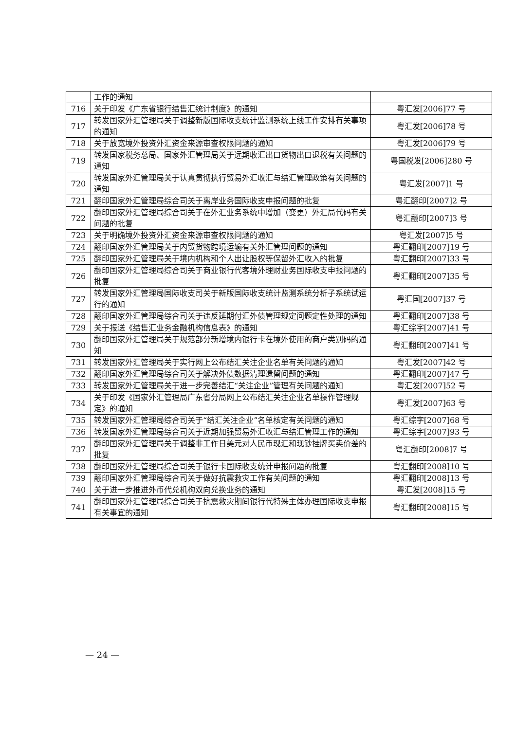| | 工作的通知 | |
| 716 | 关于印发《广东省银行结售汇统计制度》的通知 | 粤汇发[2006]77 号 |
| 717 | 转发国家外汇管理局关于调整新版国际收支统计监测系统上线工作安排有关事项的通知 | 粤汇发[2006]78 号 |
| 718 | 关于放宽境外投资外汇资金来源审查权限问题的通知 | 粤汇发[2006]79 号 |
| 719 | 转发国家税务总局、国家外汇管理局关于远期收汇出口货物出口退税有关问题的通知 | 粤国税发[2006]280 号 |
| 720 | 转发国家外汇管理局关于认真贯彻执行贸易外汇收汇与结汇管理政策有关问题的通知 | 粤汇发[2007]1 号 |
| 721 | 翻印国家外汇管理局综合司关于离岸业务国际收支申报问题的批复 | 粤汇翻印[2007]2 号 |
| 722 | 翻印国家外汇管理局综合司关于在外汇业务系统中增加（变更）外汇局代码有关问题的批复 | 粤汇翻印[2007]3 号 |
| 723 | 关于明确境外投资外汇资金来源审查权限问题的通知 | 粤汇发[2007]5 号 |
| 724 | 翻印国家外汇管理局关于内贸货物跨境运输有关外汇管理问题的通知 | 粤汇翻印[2007]19 号 |
| 725 | 翻印国家外汇管理局关于境内机构和个人出让股权等保留外汇收入的批复 | 粤汇翻印[2007]33 号 |
| 726 | 翻印国家外汇管理局综合司关于商业银行代客境外理财业务国际收支申报问题的批复 | 粤汇翻印[2007]35 号 |
| 727 | 转发国家外汇管理局国际收支司关于新版国际收支统计监测系统分析子系统试运行的通知 | 粤汇国[2007]37 号 |
| 728 | 翻印国家外汇管理局综合司关于违反延期付汇外债管理规定问题定性处理的通知 | 粤汇翻印[2007]38 号 |
| 729 | 关于报送《结售汇业务金融机构信息表》的通知 | 粤汇综字[2007]41 号 |
| 730 | 翻印国家外汇管理局关于规范部分新增境内银行卡在境外使用的商户类别码的通知 | 粤汇翻印[2007]41 号 |
| 731 | 转发国家外汇管理局关于实行网上公布结汇关注企业名单有关问题的通知 | 粤汇发[2007]42 号 |
| 732 | 翻印国家外汇管理局综合司关于解决外债数据清理遗留问题的通知 | 粤汇翻印[2007]47 号 |
| 733 | 转发国家外汇管理局关于进一步完善结汇“关注企业”管理有关问题的通知 | 粤汇发[2007]52 号 |
| 734 | 关于印发《国家外汇管理局广东省分局网上公布结汇关注企业名单操作管理规定》的通知 | 粤汇发[2007]63 号 |
| 735 | 转发国家外汇管理局综合司关于“结汇关注企业”名单核定有关问题的通知 | 粤汇综字[2007]68 号 |
| 736 | 转发国家外汇管理局综合司关于近期加强贸易外汇收汇与结汇管理工作的通知 | 粤汇综字[2007]93 号 |
| 737 | 翻印国家外汇管理局关于调整非工作日美元对人民币现汇和现钞挂牌买卖价差的批复 | 粤汇翻印[2008]7 号 |
| 738 | 翻印国家外汇管理局综合司关于银行卡国际收支统计申报问题的批复 | 粤汇翻印[2008]10 号 |
| 739 | 翻印国家外汇管理局综合司关于做好抗震救灾工作有关问题的通知 | 粤汇翻印[2008]13 号 |
| 740 | 关于进一步推进外币代兑机构双向兑换业务的通知 | 粤汇发[2008]15 号 |
| 741 | 翻印国家外汇管理局综合司关于抗震救灾期间银行代特殊主体办理国际收支申报有关事宜的通知 | 粤汇翻印[2008]15 号 |
— 24 —